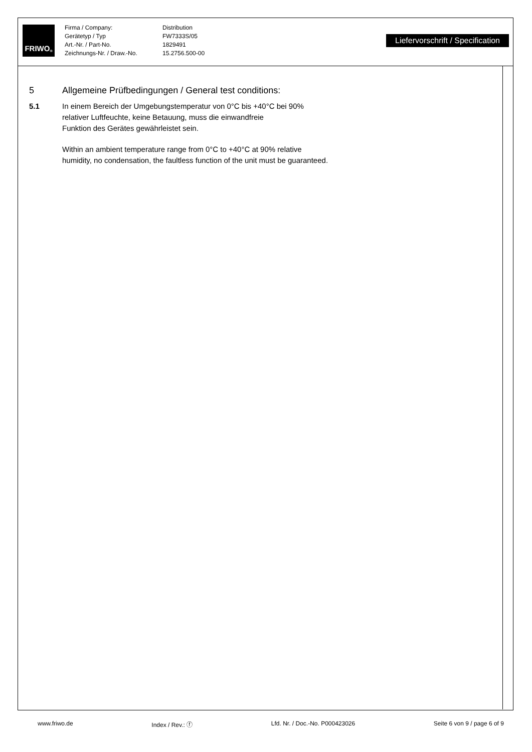FRIWO<sup>®</sup>
Firma / Company:
Gerätetyp / Typ
Art.-Nr. / Part-No.
Zeichnungs-Nr. / Draw.-No.
Distribution
FW7333S/05
1829491
15.2756.500-00
Liefervorschrift / Specification
5 Allgemeine Prüfbedingungen / General test conditions:
5.1 In einem Bereich der Umgebungstemperatur von 0°C bis +40°C bei 90%
relativer Luftfeuchte, keine Betauung, muss die einwandfreie
Funktion des Gerätes gewährleistet sein.
Within an ambient temperature range from 0°C to +40°C at 90% relative
humidity, no condensation, the faultless function of the unit must be guaranteed.
www.friwo.de Index / Rev.: ⓕ Lfd. Nr. / Doc.-No. P000423026 Seite 6 von 9 / page 6 of 9